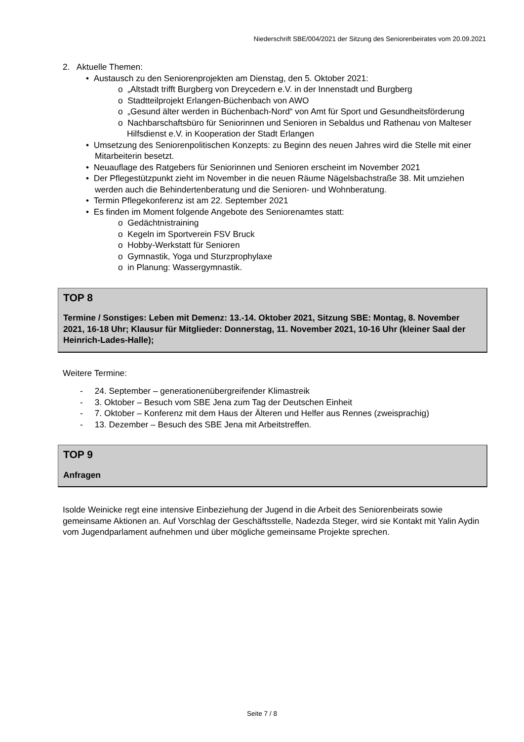Niederschrift SBE/004/2021 der Sitzung des Seniorenbeirates vom 20.09.2021
2. Aktuelle Themen:
• Austausch zu den Seniorenprojekten am Dienstag, den 5. Oktober 2021:
o „Altstadt trifft Burgberg von Dreycedern e.V. in der Innenstadt und Burgberg
o Stadtteilprojekt Erlangen-Büchenbach von AWO
o „Gesund älter werden in Büchenbach-Nord“ von Amt für Sport und Gesundheitsförderung
o Nachbarschaftsbüro für Seniorinnen und Senioren in Sebaldus und Rathenau von Malteser Hilfsdienst e.V. in Kooperation der Stadt Erlangen
• Umsetzung des Seniorenpolitischen Konzepts: zu Beginn des neuen Jahres wird die Stelle mit einer Mitarbeiterin besetzt.
• Neuauflage des Ratgebers für Seniorinnen und Senioren erscheint im November 2021
• Der Pflegestützpunkt zieht im November in die neuen Räume Nägelsbachstraße 38. Mit umziehen werden auch die Behindertenberatung und die Senioren- und Wohnberatung.
• Termin Pflegekonferenz ist am 22. September 2021
• Es finden im Moment folgende Angebote des Seniorenamtes statt:
o Gedächtnistraining
o Kegeln im Sportverein FSV Bruck
o Hobby-Werkstatt für Senioren
o Gymnastik, Yoga und Sturzprophylaxe
o in Planung: Wassergymnastik.
TOP 8
Termine / Sonstiges: Leben mit Demenz: 13.-14. Oktober 2021, Sitzung SBE: Montag, 8. November 2021, 16-18 Uhr; Klausur für Mitglieder: Donnerstag, 11. November 2021, 10-16 Uhr (kleiner Saal der Heinrich-Lades-Halle);
Weitere Termine:
- 24. September – generationenübergreifender Klimastreik
- 3. Oktober – Besuch vom SBE Jena zum Tag der Deutschen Einheit
- 7. Oktober – Konferenz mit dem Haus der Älteren und Helfer aus Rennes (zweisprachig)
- 13. Dezember – Besuch des SBE Jena mit Arbeitstreffen.
TOP 9
Anfragen
Isolde Weinicke regt eine intensive Einbeziehung der Jugend in die Arbeit des Seniorenbeirats sowie gemeinsame Aktionen an. Auf Vorschlag der Geschäftsstelle, Nadezda Steger, wird sie Kontakt mit Yalin Aydin vom Jugendparlament aufnehmen und über mögliche gemeinsame Projekte sprechen.
Seite 7 / 8